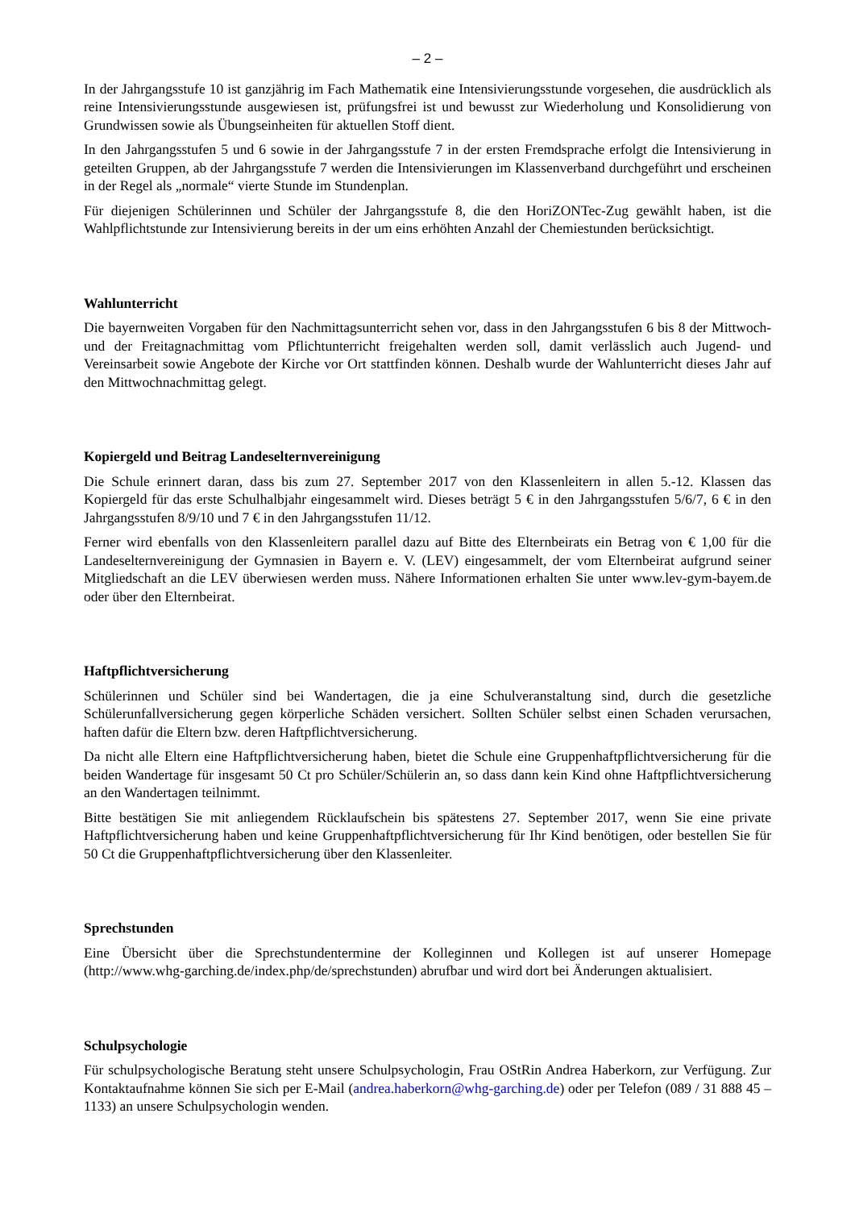– 2 –
In der Jahrgangsstufe 10 ist ganzjährig im Fach Mathematik eine Intensivierungsstunde vorgesehen, die ausdrücklich als reine Intensivierungsstunde ausgewiesen ist, prüfungsfrei ist und bewusst zur Wiederholung und Konsolidierung von Grundwissen sowie als Übungseinheiten für aktuellen Stoff dient.
In den Jahrgangsstufen 5 und 6 sowie in der Jahrgangsstufe 7 in der ersten Fremdsprache erfolgt die Intensivierung in geteilten Gruppen, ab der Jahrgangsstufe 7 werden die Intensivierungen im Klassenverband durchgeführt und erscheinen in der Regel als „normale“ vierte Stunde im Stundenplan.
Für diejenigen Schülerinnen und Schüler der Jahrgangsstufe 8, die den HoriZONTec-Zug gewählt haben, ist die Wahlpflichtstunde zur Intensivierung bereits in der um eins erhöhten Anzahl der Chemiestunden berücksichtigt.
Wahlunterricht
Die bayernweiten Vorgaben für den Nachmittagsunterricht sehen vor, dass in den Jahrgangsstufen 6 bis 8 der Mittwoch- und der Freitagnachmittag vom Pflichtunterricht freigehalten werden soll, damit verlässlich auch Jugend- und Vereinsarbeit sowie Angebote der Kirche vor Ort stattfinden können. Deshalb wurde der Wahlunterricht dieses Jahr auf den Mittwochnachmittag gelegt.
Kopiergeld und Beitrag Landeselternvereinigung
Die Schule erinnert daran, dass bis zum 27. September 2017 von den Klassenleitern in allen 5.-12. Klassen das Kopiergeld für das erste Schulhalbjahr eingesammelt wird. Dieses beträgt 5 € in den Jahrgangsstufen 5/6/7, 6 € in den Jahrgangsstufen 8/9/10 und 7 € in den Jahrgangsstufen 11/12.
Ferner wird ebenfalls von den Klassenleitern parallel dazu auf Bitte des Elternbeirats ein Betrag von € 1,00 für die Landeselternvereinigung der Gymnasien in Bayern e. V. (LEV) eingesammelt, der vom Elternbeirat aufgrund seiner Mitgliedschaft an die LEV überwiesen werden muss. Nähere Informationen erhalten Sie unter www.lev-gym-bayem.de oder über den Elternbeirat.
Haftpflichtversicherung
Schülerinnen und Schüler sind bei Wandertagen, die ja eine Schulveranstaltung sind, durch die gesetzliche Schülerunfallversicherung gegen körperliche Schäden versichert. Sollten Schüler selbst einen Schaden verursachen, haften dafür die Eltern bzw. deren Haftpflichtversicherung.
Da nicht alle Eltern eine Haftpflichtversicherung haben, bietet die Schule eine Gruppenhaftpflichtversicherung für die beiden Wandertage für insgesamt 50 Ct pro Schüler/Schülerin an, so dass dann kein Kind ohne Haftpflichtversicherung an den Wandertagen teilnimmt.
Bitte bestätigen Sie mit anliegendem Rücklaufschein bis spätestens 27. September 2017, wenn Sie eine private Haftpflichtversicherung haben und keine Gruppenhaftpflichtversicherung für Ihr Kind benötigen, oder bestellen Sie für 50 Ct die Gruppenhaftpflichtversicherung über den Klassenleiter.
Sprechstunden
Eine Übersicht über die Sprechstundentermine der Kolleginnen und Kollegen ist auf unserer Homepage (http://www.whg-garching.de/index.php/de/sprechstunden) abrufbar und wird dort bei Änderungen aktualisiert.
Schulpsychologie
Für schulpsychologische Beratung steht unsere Schulpsychologin, Frau OStRin Andrea Haberkorn, zur Verfügung. Zur Kontaktaufnahme können Sie sich per E-Mail (andrea.haberkorn@whg-garching.de) oder per Telefon (089 / 31 888 45 – 1133) an unsere Schulpsychologin wenden.